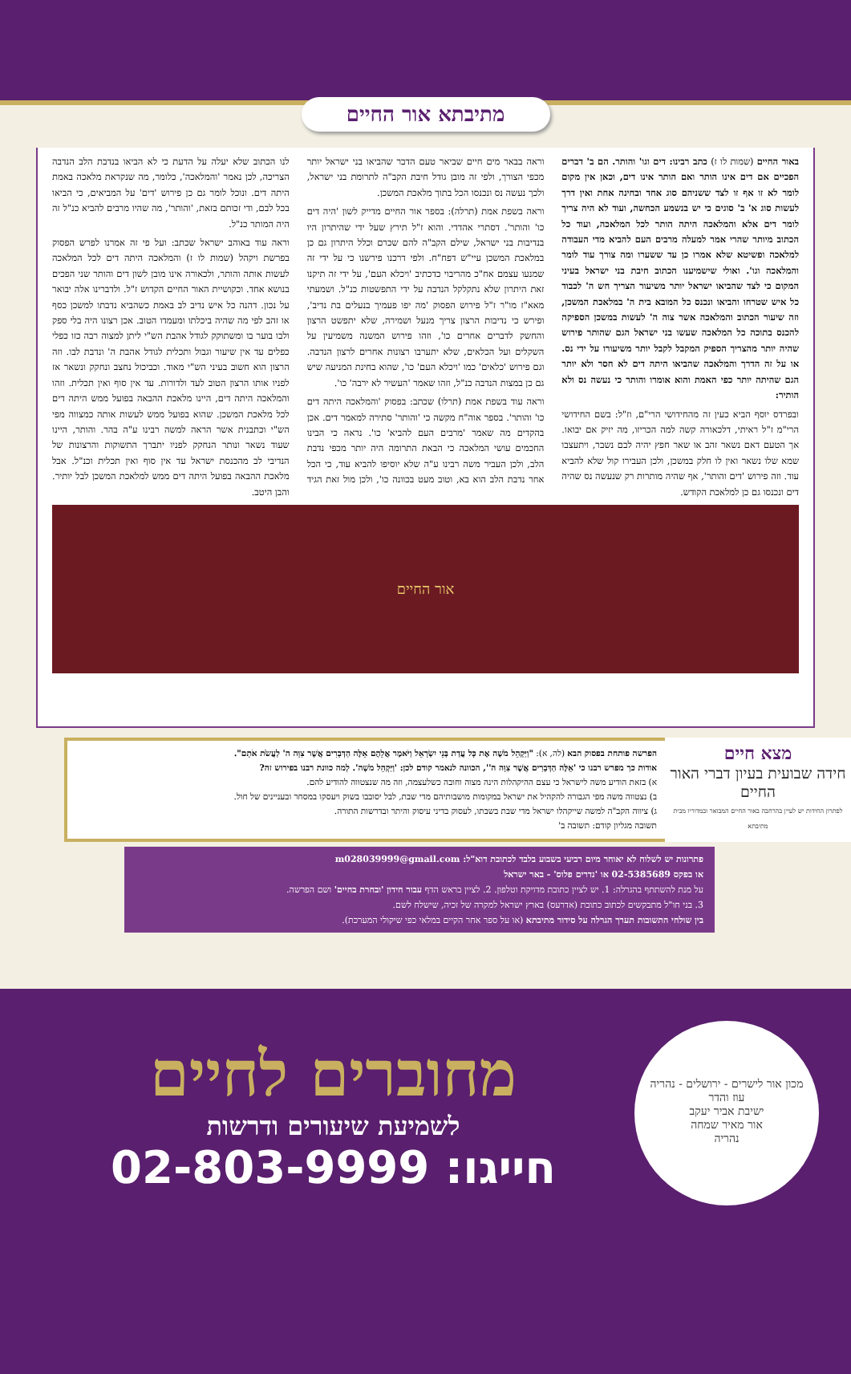מתיבתא אור החיים
באור החיים (שמות לו ז) כתב רבינו: דים וגו' והותר. הם ב' דברים הפכיים אם דים אינו הותר ואם הותר אינו דים, וכאן אין מקום לומר לא זו אף זו לצד ששניהם סוג אחד ובחינה אחת ואין דרך לעשות סוג א' ב' סוגים כי יש בנשמע הכחשה, ועוד לא היה צריך לומר דים אלא והמלאכה היתה הותר לכל המלאכה, ועוד כל הכתוב מיותר שהרי אמר למעלה מרבים העם להביא מדי העבודה למלאכה ופשיטא שלא אמרו כן עד ששערו ומה צורך עוד לומר והמלאכה וגו'. ואולי שישמיענו הכתוב חיבת בני ישראל בעיני המקום כי לצד שהביאו ישראל יותר משיעור הצריך חש ה' לכבוד כל איש שטרחו והביאו ונכנס כל המובא בית ה' במלאכת המשכן, וזה שיעור הכתוב והמלאכה אשר צוה ה' לעשות במשכן הספיקה להכנס בתוכה כל המלאכה שעשו בני ישראל הגם שהותר פירוש שהיה יותר מהצריך הספיק המקבל לקבל יותר משיעורו על ידי נס. או על זה הדרך והמלאכה שהביאו היתה דים לא חסר ולא יותר הגם שהיתה יותר כפי האמת והוא אומרו והותר כי נעשה נס ולא הותיר:
ובפרדס יוסף הביא כעין זה מהחידושי הרי"ם, וז"ל: בשם החידושי הרי"מ ז"ל ראיתי, דלכאורה קשה למה הכריזו, מה יזיק אם יבואו. אך הטעם דאם נשאר זהב או שאר חפץ יהיה לבם נשבר, ויתעצבו שמא שלו נשאר ואין לו חלק במשכן, ולכן העבירו קול שלא להביא עוד. וזה פירוש 'דים והותר', אף שהיה מותרות רק שנעשה נס שהיה דים ונכנסו גם כן למלאכת הקודש.
וראה בבאר מים חיים שביאר טעם הדבר שהביאו בני ישראל יותר מכפי הצורך, ולפי זה מובן גודל חיבת הקב"ה לתרומת בני ישראל, ולכך נעשה נס ונכנסו הכל בתוך מלאכת המשכן.
וראה בשפת אמת (תרלה): בספר אור החיים מדייק לשון 'היה דים כו' והותר'. דסתרי אהדדי. והוא ז"ל תירץ שעל ידי שהיתרון היו בנדיבות בני ישראל, שילם הקב"ה להם שכרם וכלל היתרון גם כן במלאכת המשכן עיי"ש דפח"ח. ולפי דרכנו פירשנו כי על ידי זה שמנעו עצמם אח"כ מהריבוי כדכתיב 'ויכלא העם', על ידי זה תיקנו זאת היתרון שלא נתקלקל הנדבה על ידי התפשטות כנ"ל. ושמעתי מאא"ז מו"ר ז"ל פירוש הפסוק 'מה יפו פעמיך בנעלים בת נדיב', ופירש כי נדיבות הרצון צריך מנעל ושמירה, שלא יתפשט הרצון והחשק לדברים אחרים כו', וזהו פירוש המשנה משמיעין על השקלים ועל הכלאים, שלא יתערבו רצונות אחרים לרצון הנדבה. וגם פירוש 'כלאים' כמו 'ויכלא העם' כו', שהוא בחינת המניעה שיש גם כן במצות הנדבה כנ"ל, וזהו שאמר 'העשיר לא ירבה' כו'.
וראה עוד בשפת אמת (תרלו) שכתב: בפסוק 'והמלאכה היתה דים כו' והותר'. בספר אוה"ח מקשה כי 'והותר' סתירה למאמר דים. אכן בהקדים מה שאמר 'מרבים העם להביא' כו'. נראה כי הבינו החכמים עושי המלאכה כי הבאת התרומה היה יותר מכפי נדבת הלב, ולכן העביר משה רבינו ע"ה שלא יוסיפו להביא עוד, כי הכל אחר נדבת הלב הוא בא, וטוב מעט בכוונה כו', ולכן מול זאת הגיד לנו הכתוב שלא יעלה על הדעת כי לא הביאו בנדבת הלב הנדבה הצריכה, לכן נאמר 'והמלאכה', כלומר, מה שנקראת מלאכה באמת היתה דים. ונוכל לומר גם כן פירוש 'דים' על המביאים, כי הביאו בכל לבם, ודי זכותם בזאת, 'והותר', מה שהיו מרבים להביא כנ"ל זה היה המותר כנ"ל.
וראה עוד באוהב ישראל שכתב: ועל פי זה אמרנו לפרש הפסוק בפרשת ויקהל (שמות לו ז) והמלאכה היתה דים לכל המלאכה לעשות אותה והותר, ולכאורה אינו מובן לשון דים והותר שני הפכים בנושא אחד. וכקושיית האור החיים הקדוש ז"ל. ולדברינו אלה יבואר על נכון. דהנה כל איש נדיב לב באמת כשהביא נדבתו למשכן כסף או זהב לפי מה שהיה ביכלתו ומעמדו הטוב. אכן רצונו היה בלי ספק ולבו בוער בו ומשתוקק לגודל אהבת הש"י ליתן למצוה רבה כזו כפלי כפלים עד אין שיעור וגבול ותכלית לגודל אהבת ה' ונדבת לבו. וזה הרצון הוא חשוב בעיני הש"י מאוד. וכביכול נחצב ונחקק ונשאר אז לפניו אותו הרצון הטוב לעד ולדורות. עד אין סוף ואין תכלית. וזהו והמלאכה היתה דים, היינו מלאכת ההבאה בפועל ממש היתה דים לכל מלאכת המשכן. שהוא בפועל ממש לעשות אותה כמצווה מפי הש"י וכתבנית אשר הראה למשה רבינו ע"ה בהר. והותר, היינו שעוד נשאר ונותר הנחקק לפניו יתברך התשוקות והרצונות של הנדיבי לב מהכנסת ישראל עד אין סוף ואין תכלית וכנ"ל. אבל מלאכת ההבאה בפועל היתה דים ממש למלאכת המשכן לבל יותיר. והבן היטב.
אור החיים
מצא חיים
חידה שבועית בעיון דברי האור החיים
לפתרון החידות יש לעיין בהרחבה באור החיים המבואר ובמדוריו מבית מתיבתא
הפרשה פותחת בפסוק הבא (לה, א): "וַיַּקְהֵל מֹשֶׁה אֶת כָּל עֲדַת בְּנֵי יִשְׂרָאֵל וַיֹּאמֶר אֲלֵהֶם אֵלֶּה הַדְּבָרִים אֲשֶׁר צִוָּה ה' לַעֲשֹׂת אֹתָם".
אודות כך מפרש רבנו כי 'אֵלֶּה הַדְּבָרִים אֲשֶׁר צִוָּה ה'', הכוונה לנאמר קודם לכן: 'וַיַּקְהֵל מֹשֶׁה'. לְמה כוונת רבנו בפירוש זה?
א) בזאת הודיע משה לישראל כי עצם ההיקהלות הינה מצוה וחובה כשלעצמה, וזה מה שנצטווה להודיע להם.
ב) נצטווה משה מפי הגבורה להקהיל את ישראל במקומות מושבותיהם מדי שבת, לבל יסובבו בשוק ויעסקו במסחר ובעניינים של חול.
ג) ציווה הקב"ה למשה שייקהלו ישראל מדי שבת בשבתו, לעסוק בדיני עיסוק והיתר ובדרשות התורה.
תשובה מגליון קודם: תשובה ב'
פתרונות יש לשלוח לא יאוחר מיום רביעי בשבוע בלבד לכתובת דוא"ל: m028039999@gmail.com
או בפקס 02-5385689 או 'נדרים פלוס' - באר ישראל
על מנת להשתתף בהגרלה: 1. יש לציין כתובת מדויקת וטלפון. 2. לציין בראש הדף עבור חידון 'ובחרת בחיים' ושם הפרשה.
3. בני חו"ל מתבקשים לכתוב כתובת (אדרעס) בארץ ישראל למקרה של זכיה, שישלח לשם.
בין שולחי התשובות תערך הגרלה על סידור מתיבתא (או על ספר אחר הקיים במלאי כפי שיקולי המערכת).
מכון אור לישרים - ירושלים - נהריה
עוז והדר
ישיבת אביר יעקב
אור מאיר שמחה
נהריה
מחוברים לחיים
לשמיעת שיעורים ודרשות
חייגו: 02-803-9999